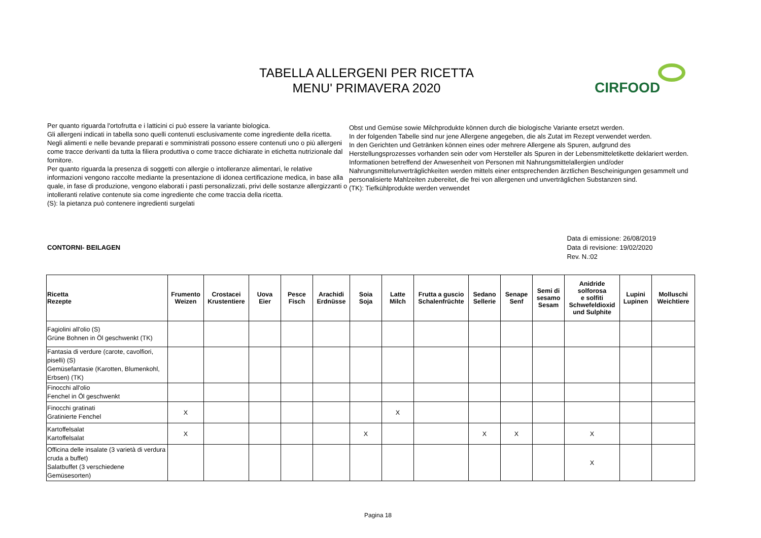TABELLA ALLERGENI PER RICETTA
MENU' PRIMAVERA 2020
CIRFOOD
Per quanto riguarda l'ortofrutta e i latticini ci può essere la variante biologica.
Gli allergeni indicati in tabella sono quelli contenuti esclusivamente come ingrediente della ricetta.
Negli alimenti e nelle bevande preparati e somministrati possono essere contenuti uno o più allergeni come tracce derivanti da tutta la filiera produttiva o come tracce dichiarate in etichetta nutrizionale dal fornitore.
Per quanto riguarda la presenza di soggetti con allergie o intolleranze alimentari, le relative informazioni vengono raccolte mediante la presentazione di idonea certificazione medica, in base alla quale, in fase di produzione, vengono elaborati i pasti personalizzati, privi delle sostanze allergizzanti o intolleranti relative contenute sia come ingrediente che come traccia della ricetta.
(S): la pietanza può contenere ingredienti surgelati
Obst und Gemüse sowie Milchprodukte können durch die biologische Variante ersetzt werden.
In der folgenden Tabelle sind nur jene Allergene angegeben, die als Zutat im Rezept verwendet werden.
In den Gerichten und Getränken können eines oder mehrere Allergene als Spuren, aufgrund des Herstellungsprozesses vorhanden sein oder vom Hersteller als Spuren in der Lebensmitteletikette deklariert werden.
Informationen betreffend der Anwesenheit von Personen mit Nahrungsmittelallergien und/oder Nahrungsmittelunverträglichkeiten werden mittels einer entsprechenden ärztlichen Bescheinigungen gesammelt und personalisierte Mahlzeiten zubereitet, die frei von allergenen und unverträglichen Substanzen sind.
(TK): Tiefkühlprodukte werden verwendet
CONTORNI- BEILAGEN Data di emissione: 26/08/2019
Data di revisione: 19/02/2020
Rev. N.:02
| Ricetta Rezepte | Frumento Weizen | Crostacei Krustentiere | Uova Eier | Pesce Fisch | Arachidi Erdnüsse | Soia Soja | Latte Milch | Frutta a guscio Schalenfrüchte | Sedano Sellerie | Senape Senf | Semi di sesamo Sesam | Anidride solforosa e solfiti Schwefeldioxid und Sulphite | Lupini Lupinen | Molluschi Weichtiere |
| --- | --- | --- | --- | --- | --- | --- | --- | --- | --- | --- | --- | --- | --- | --- |
| Fagiolini all'olio (S) Grüne Bohnen in Öl geschwenkt (TK) | | | | | | | | | | | | | | |
| Fantasia di verdure (carote, cavolfiori, piselli) (S) Gemüsefantasie (Karotten, Blumenkohl, Erbsen) (TK) | | | | | | | | | | | | | | |
| Finocchi all'olio Fenchel in Öl geschwenkt | | | | | | | | | | | | | | |
| Finocchi gratinati Gratinierte Fenchel | X | | | | | | X | | | | | | | |
| Kartoffelsalat Kartoffelsalat | X | | | | | X | | | X | X | | X | | |
| Officina delle insalate (3 varietà di verdura cruda a buffet) Salatbuffet (3 verschiedene Gemüsesorten) | | | | | | | | | | | | X | | |
Pagina 18